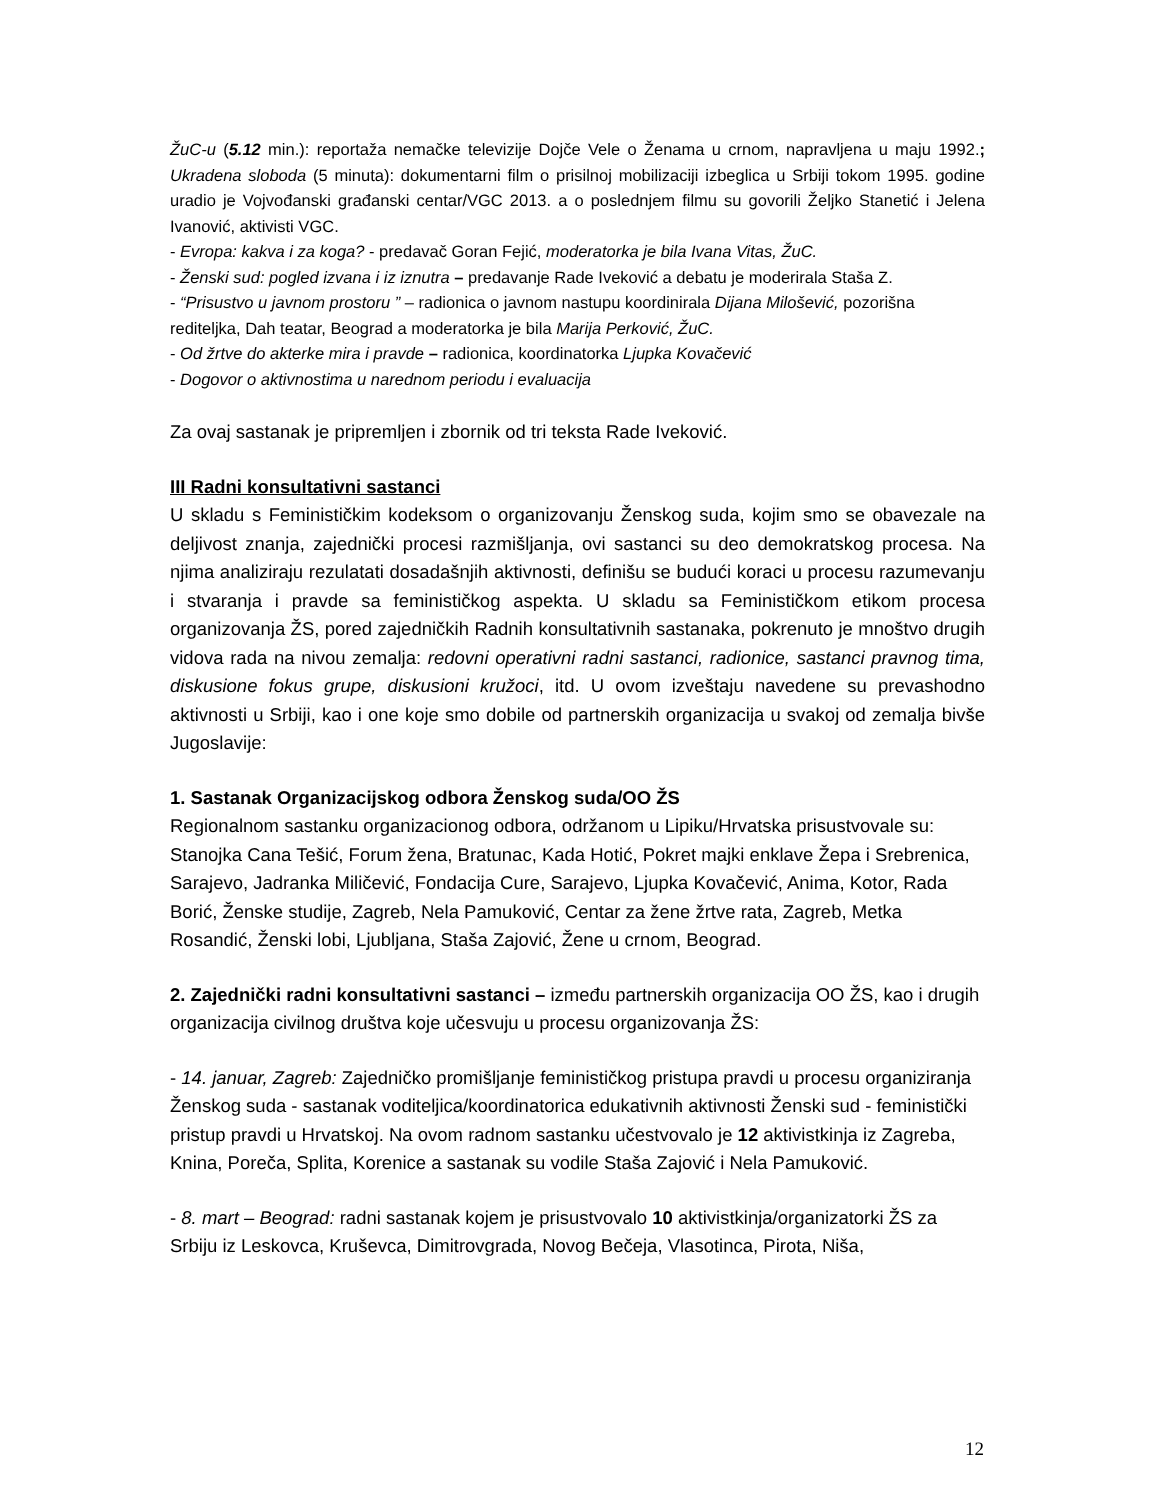ŽuC-u (5.12 min.): reportaža nemačke televizije Dojče Vele o Ženama u crnom, napravljena u maju 1992.; Ukradena sloboda (5 minuta): dokumentarni film o prisilnoj mobilizaciji izbeglica u Srbiji tokom 1995. godine uradio je Vojvođanski građanski centar/VGC 2013. a o poslednjem filmu su govorili Željko Stanetić i Jelena Ivanović, aktivisti VGC.
- Evropa: kakva i za koga? - predavač Goran Fejić, moderatorka je bila Ivana Vitas, ŽuC.
- Ženski sud: pogled izvana i iz iznutra – predavanje Rade Iveković a debatu je moderirala Staša Z.
- “Prisustvo u javnom prostoru ” – radionica o javnom nastupu koordinirala Dijana Milošević, pozorišna rediteljka, Dah teatar, Beograd a moderatorka je bila Marija Perković, ŽuC.
- Od žrtve do akterke mira i pravde – radionica, koordinatorka Ljupka Kovačević
- Dogovor o aktivnostima u narednom periodu i evaluacija
Za ovaj sastanak je pripremljen i zbornik od tri teksta Rade Iveković.
III Radni konsultativni sastanci
U skladu s Feminističkim kodeksom o organizovanju Ženskog suda, kojim smo se obavezale na deljivost znanja, zajednički procesi razmišljanja, ovi sastanci su deo demokratskog procesa. Na njima analiziraju rezulatati dosadašnjih aktivnosti, definišu se budući koraci u procesu razumevanju i stvaranja i pravde sa feminističkog aspekta. U skladu sa Feminističkom etikom procesa organizovanja ŽS, pored zajedničkih Radnih konsultativnih sastanaka, pokrenuto je mnoštvo drugih vidova rada na nivou zemalja: redovni operativni radni sastanci, radionice, sastanci pravnog tima, diskusione fokus grupe, diskusioni kružoci, itd. U ovom izveštaju navedene su prevashodno aktivnosti u Srbiji, kao i one koje smo dobile od partnerskih organizacija u svakoj od zemalja bivše Jugoslavije:
1. Sastanak Organizacijskog odbora Ženskog suda/OO ŽS
Regionalnom sastanku organizacionog odbora, održanom u Lipiku/Hrvatska prisustvovale su: Stanojka Cana Tešić, Forum žena, Bratunac, Kada Hotić, Pokret majki enklave Žepa i Srebrenica, Sarajevo, Jadranka Miličević, Fondacija Cure, Sarajevo, Ljupka Kovačević, Anima, Kotor, Rada Borić, Ženske studije, Zagreb, Nela Pamuković, Centar za žene žrtve rata, Zagreb, Metka Rosandić, Ženski lobi, Ljubljana, Staša Zajović, Žene u crnom, Beograd.
2. Zajednički radni konsultativni sastanci – između partnerskih organizacija OO ŽS, kao i drugih organizacija civilnog društva koje učesvuju u procesu organizovanja ŽS:
- 14. januar, Zagreb: Zajedničko promišljanje feminističkog pristupa pravdi u procesu organiziranja Ženskog suda - sastanak voditeljica/koordinatorica edukativnih aktivnosti Ženski sud - feministički pristup pravdi u Hrvatskoj. Na ovom radnom sastanku učestvovalo je 12 aktivistkinja iz Zagreba, Knina, Poreča, Splita, Korenice a sastanak su vodile Staša Zajović i Nela Pamuković.
- 8. mart – Beograd: radni sastanak kojem je prisustvovalo 10 aktivistkinja/organizatorki ŽS za Srbiju iz Leskovca, Kruševca, Dimitrovgrada, Novog Bečeja, Vlasotinca, Pirota, Niša,
12